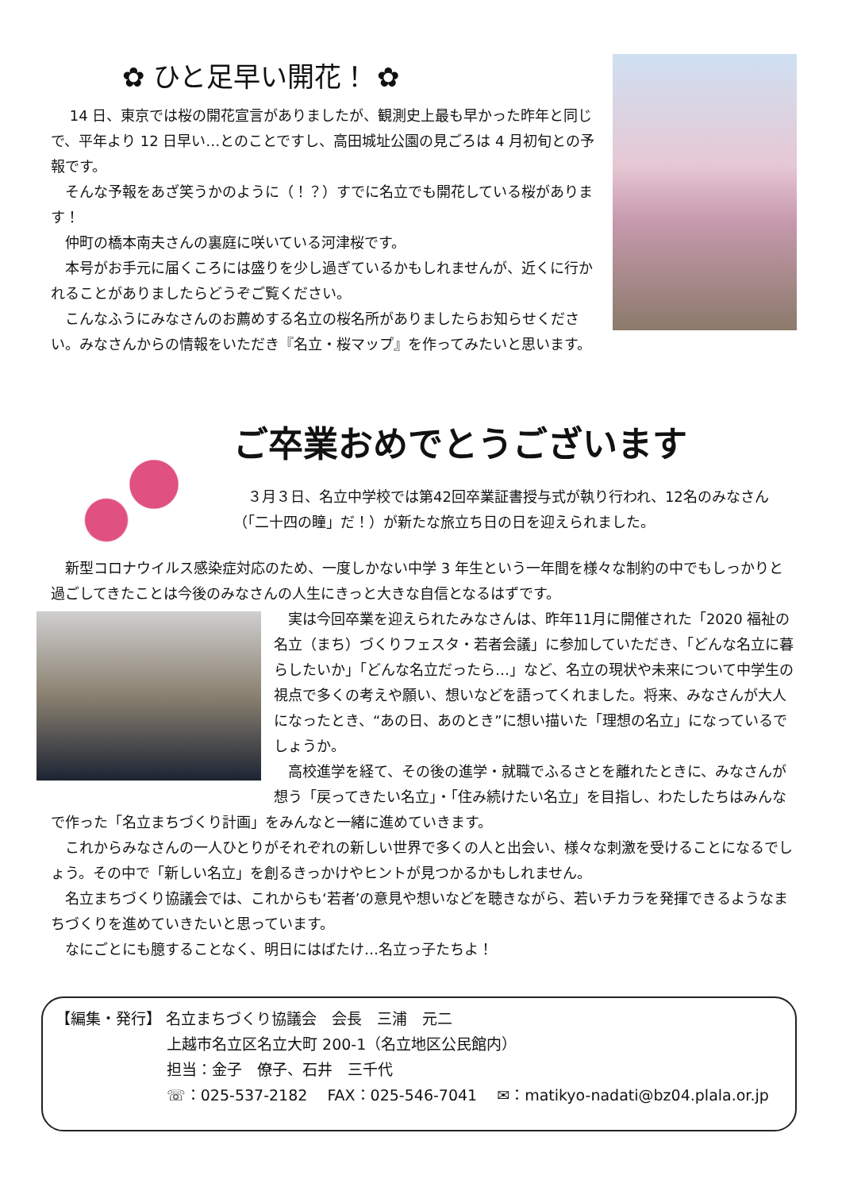✿ ひと足早い開花！ ✿
　 14 日、東京では桜の開花宣言がありましたが、観測史上最も早かった昨年と同じで、平年より 12 日早い…とのことですし、高田城址公園の見ごろは 4 月初旬との予報です。
　そんな予報をあざ笑うかのように（！？）すでに名立でも開花している桜があります！
　仲町の橋本南夫さんの裏庭に咲いている河津桜です。
　本号がお手元に届くころには盛りを少し過ぎているかもしれませんが、近くに行かれることがありましたらどうぞご覧ください。
　こんなふうにみなさんのお薦めする名立の桜名所がありましたらお知らせください。みなさんからの情報をいただき『名立・桜マップ』を作ってみたいと思います。
ご卒業おめでとうございます
　３月３日、名立中学校では第42回卒業証書授与式が執り行われ、12名のみなさん（「二十四の瞳」だ！）が新たな旅立ち日の日を迎えられました。
　新型コロナウイルス感染症対応のため、一度しかない中学 3 年生という一年間を様々な制約の中でもしっかりと過ごしてきたことは今後のみなさんの人生にきっと大きな自信となるはずです。
　実は今回卒業を迎えられたみなさんは、昨年11月に開催された「2020 福祉の名立（まち）づくりフェスタ・若者会議」に参加していただき、「どんな名立に暮らしたいか」「どんな名立だったら…」など、名立の現状や未来について中学生の視点で多くの考えや願い、想いなどを語ってくれました。将来、みなさんが大人になったとき、“あの日、あのとき”に想い描いた「理想の名立」になっているでしょうか。
　高校進学を経て、その後の進学・就職でふるさとを離れたときに、みなさんが想う「戻ってきたい名立」・「住み続けたい名立」を目指し、わたしたちはみんなで作った「名立まちづくり計画」をみんなと一緒に進めていきます。
　これからみなさんの一人ひとりがそれぞれの新しい世界で多くの人と出会い、様々な刺激を受けることになるでしょう。その中で「新しい名立」を創るきっかけやヒントが見つかるかもしれません。
　名立まちづくり協議会では、これからも‘若者’の意見や想いなどを聴きながら、若いチカラを発揮できるようなまちづくりを進めていきたいと思っています。
　なにごとにも臆することなく、明日にはばたけ…名立っ子たちよ！
【編集・発行】 名立まちづくり協議会　会長　三浦　元二
上越市名立区名立大町 200-1（名立地区公民館内）
担当：金子　僚子、石井　三千代
☏：025-537-2182　 FAX：025-546-7041　 ✉：matikyo-nadati@bz04.plala.or.jp